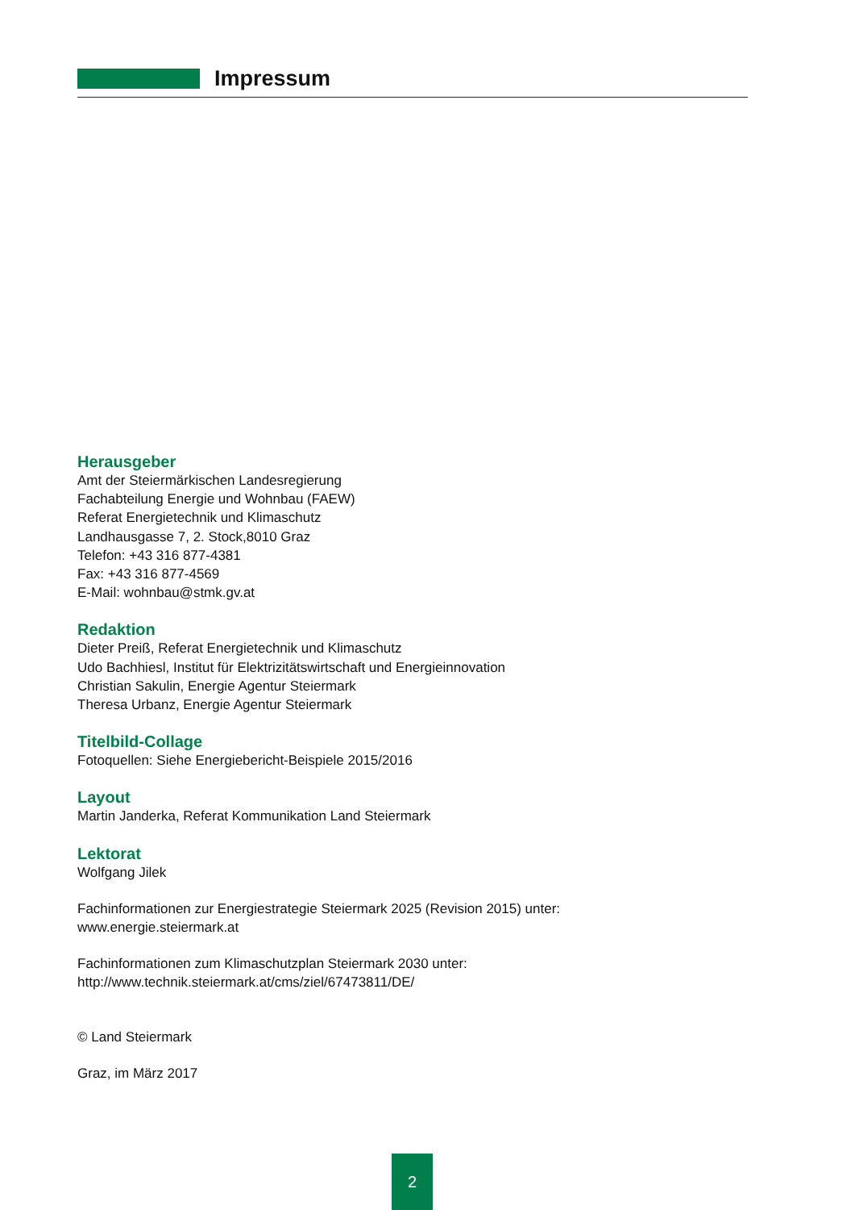Impressum
Herausgeber
Amt der Steiermärkischen Landesregierung
Fachabteilung Energie und Wohnbau (FAEW)
Referat Energietechnik und Klimaschutz
Landhausgasse 7, 2. Stock,8010 Graz
Telefon: +43 316 877-4381
Fax: +43 316 877-4569
E-Mail: wohnbau@stmk.gv.at
Redaktion
Dieter Preiß, Referat Energietechnik und Klimaschutz
Udo Bachhiesl, Institut für Elektrizitätswirtschaft und Energieinnovation
Christian Sakulin, Energie Agentur Steiermark
Theresa Urbanz, Energie Agentur Steiermark
Titelbild-Collage
Fotoquellen: Siehe Energiebericht-Beispiele 2015/2016
Layout
Martin Janderka, Referat Kommunikation Land Steiermark
Lektorat
Wolfgang Jilek
Fachinformationen zur Energiestrategie Steiermark 2025 (Revision 2015) unter:
www.energie.steiermark.at
Fachinformationen zum Klimaschutzplan Steiermark 2030 unter:
http://www.technik.steiermark.at/cms/ziel/67473811/DE/
© Land Steiermark
Graz, im März 2017
2